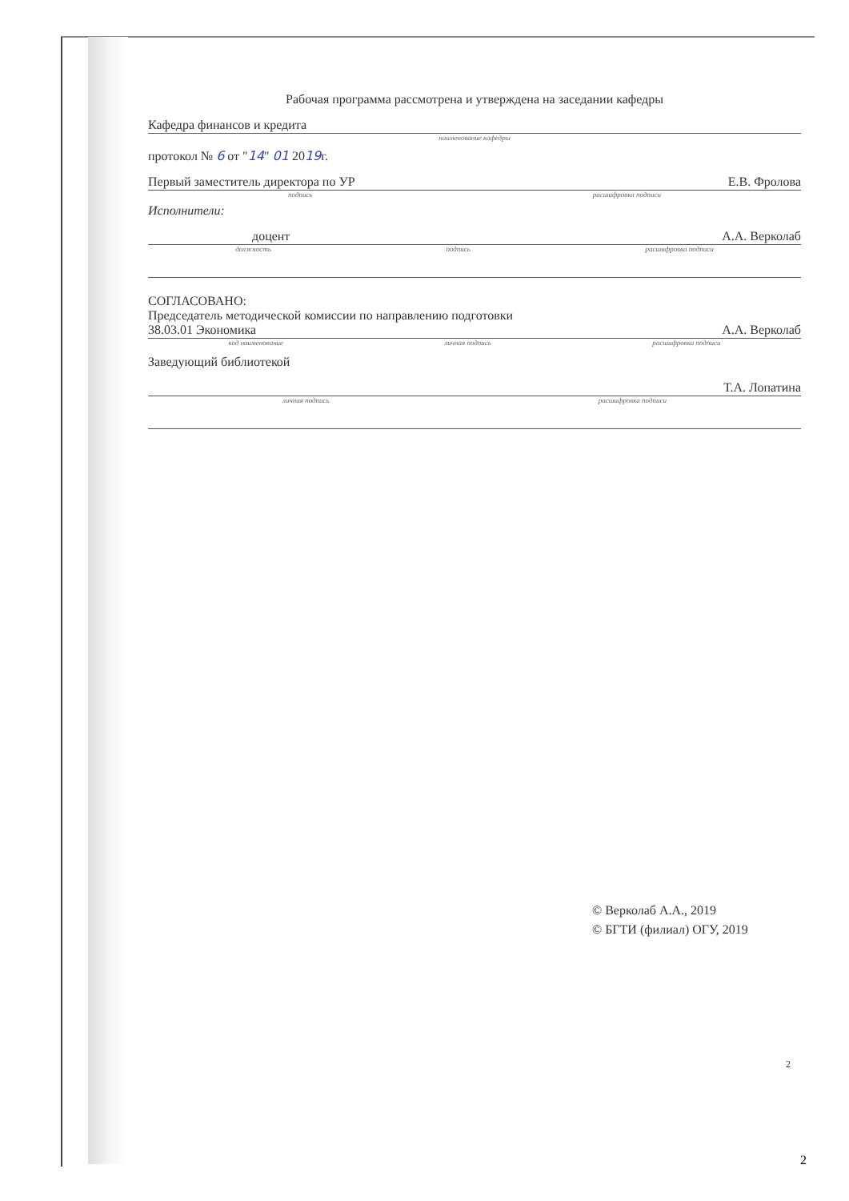Рабочая программа рассмотрена и утверждена на заседании кафедры
Кафедра финансов и кредита
наименование кафедры
протокол № 6 от "14" 01 2019г.
Первый заместитель директора по УР Е.В. Фролова
подпись расшифровка подписи
Исполнители:
доцент А.А. Верколаб
должность подпись расшифровка подписи
СОГЛАСОВАНО:
Председатель методической комиссии по направлению подготовки
38.03.01 Экономика А.А. Верколаб
код наименование личная подпись расшифровка подписи
Заведующий библиотекой
Т.А. Лопатина
личная подпись расшифровка подписи
© Верколаб А.А., 2019
© БГТИ (филиал) ОГУ, 2019
2
2